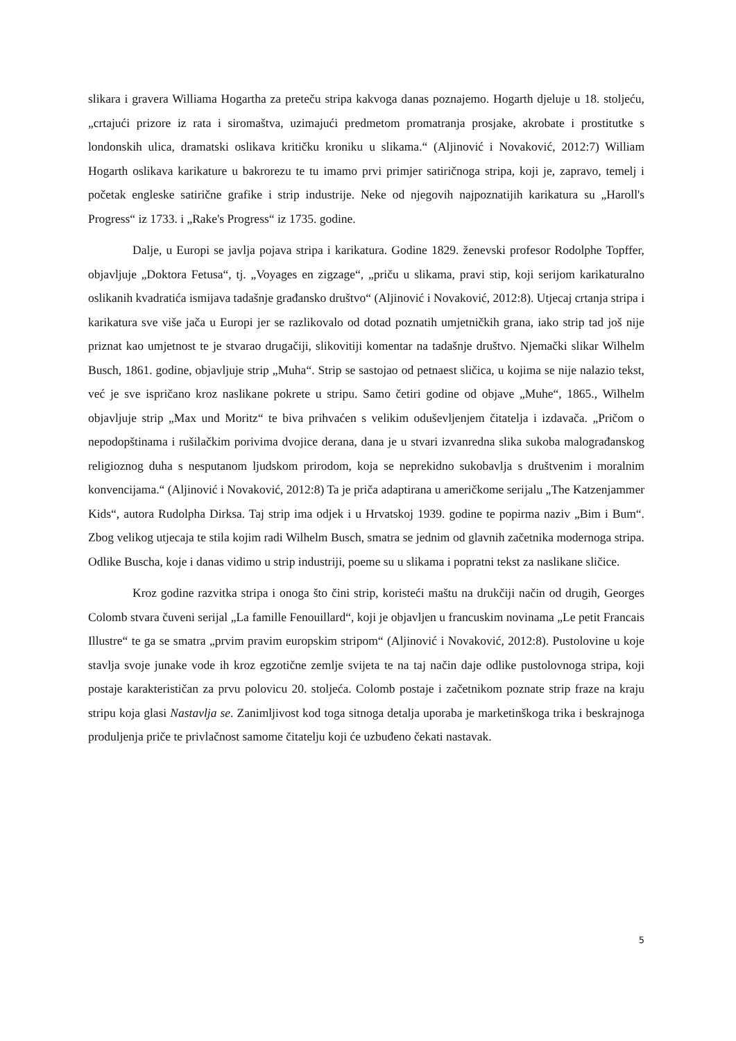slikara i gravera Williama Hogartha za preteču stripa kakvoga danas poznajemo. Hogarth djeluje u 18. stoljeću, „crtajući prizore iz rata i siromaštva, uzimajući predmetom promatranja prosjake, akrobate i prostitutke s londonskih ulica, dramatski oslikava kritičku kroniku u slikama.“ (Aljinović i Novaković, 2012:7) William Hogarth oslikava karikature u bakrorezu te tu imamo prvi primjer satiričnoga stripa, koji je, zapravo, temelj i početak engleske satirične grafike i strip industrije. Neke od njegovih najpoznatijih karikatura su „Haroll's Progress“ iz 1733. i „Rake's Progress“ iz 1735. godine.
Dalje, u Europi se javlja pojava stripa i karikatura. Godine 1829. ženevski profesor Rodolphe Topffer, objavljuje „Doktora Fetusa“, tj. „Voyages en zigzage“, „priču u slikama, pravi stip, koji serijom karikaturalno oslikanih kvadratića ismijava tadašnje građansko društvo“ (Aljinović i Novaković, 2012:8). Utjecaj crtanja stripa i karikatura sve više jača u Europi jer se razlikovalo od dotad poznatih umjetničkih grana, iako strip tad još nije priznat kao umjetnost te je stvarao drugačiji, slikovitiji komentar na tadašnje društvo. Njemački slikar Wilhelm Busch, 1861. godine, objavljuje strip „Muha“. Strip se sastojao od petnaest sličica, u kojima se nije nalazio tekst, već je sve ispričano kroz naslikane pokrete u stripu. Samo četiri godine od objave „Muhe“, 1865., Wilhelm objavljuje strip „Max und Moritz“ te biva prihvaćen s velikim oduševljenjem čitatelja i izdavača. „Pričom o nepodopštinama i rušilačkim porivima dvojice derana, dana je u stvari izvanredna slika sukoba malograđanskog religioznog duha s nesputanom ljudskom prirodom, koja se neprekidno sukobavlja s društvenim i moralnim konvencijama.“ (Aljinović i Novaković, 2012:8) Ta je priča adaptirana u američkome serijalu „The Katzenjammer Kids“, autora Rudolpha Dirksa. Taj strip ima odjek i u Hrvatskoj 1939. godine te popirma naziv „Bim i Bum“. Zbog velikog utjecaja te stila kojim radi Wilhelm Busch, smatra se jednim od glavnih začetnika modernoga stripa. Odlike Buscha, koje i danas vidimo u strip industriji, poeme su u slikama i popratni tekst za naslikane sličice.
Kroz godine razvitka stripa i onoga što čini strip, koristeći maštu na drukčiji način od drugih, Georges Colomb stvara čuveni serijal „La famille Fenouillard“, koji je objavljen u francuskim novinama „Le petit Francais Illustre“ te ga se smatra „prvim pravim europskim stripom“ (Aljinović i Novaković, 2012:8). Pustolovine u koje stavlja svoje junake vode ih kroz egzotične zemlje svijeta te na taj način daje odlike pustolovnoga stripa, koji postaje karakterističan za prvu polovicu 20. stoljeća. Colomb postaje i začetnikom poznate strip fraze na kraju stripu koja glasi Nastavlja se. Zanimljivost kod toga sitnoga detalja uporaba je marketinškoga trika i beskrajnoga produljenja priče te privlačnost samome čitatelju koji će uzbuđeno čekati nastavak.
5